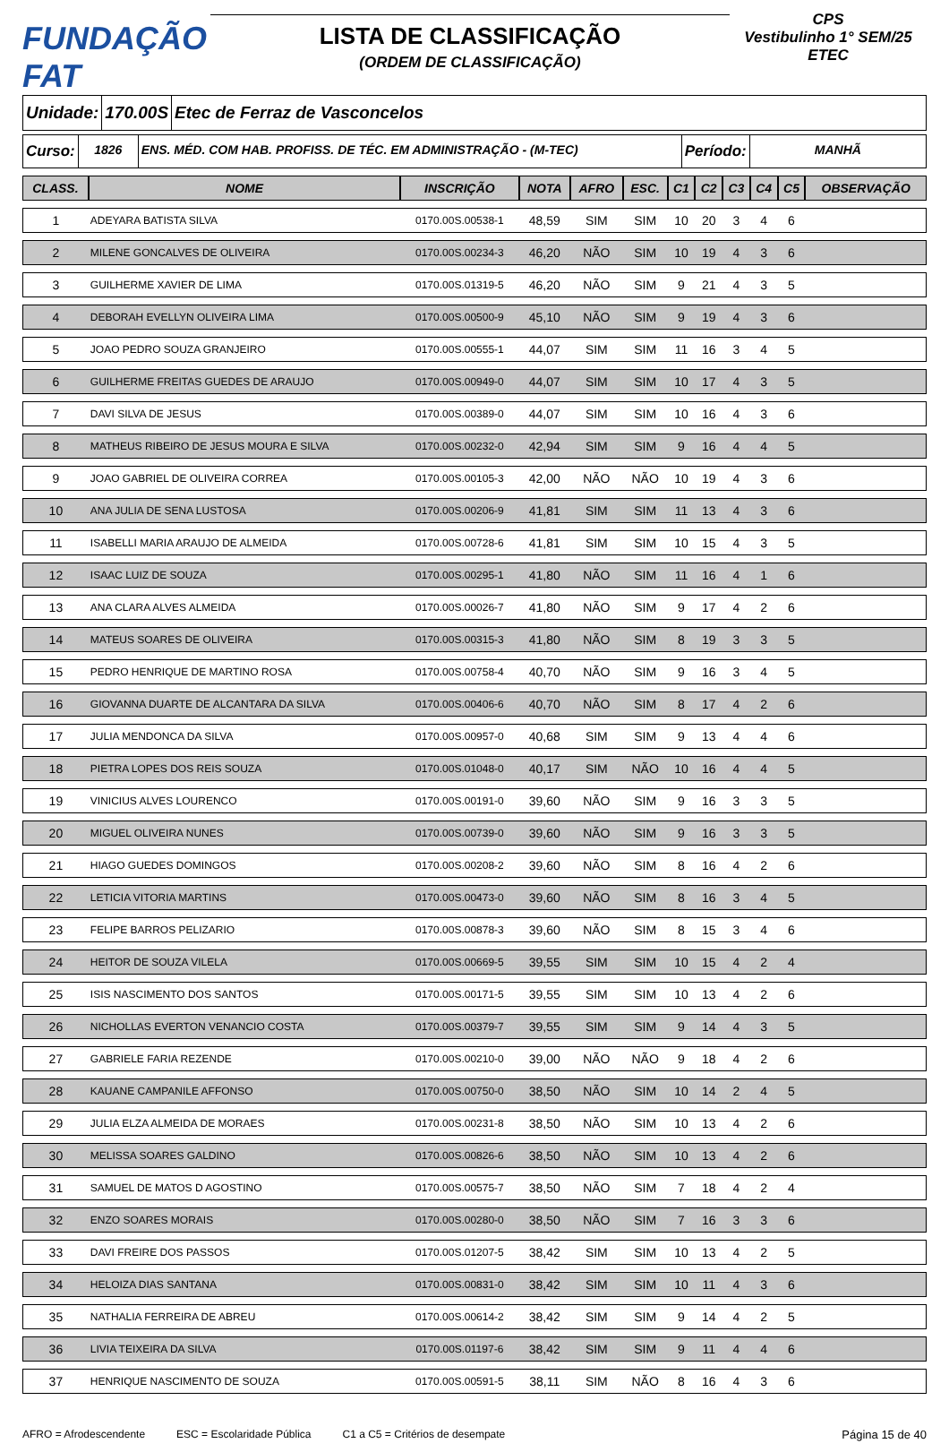FUNDAÇÃO FAT
LISTA DE CLASSIFICAÇÃO
(ORDEM DE CLASSIFICAÇÃO)
CPS
Vestibulinho 1° SEM/25
ETEC
Unidade: 170.00S Etec de Ferraz de Vasconcelos
Curso:
1826 ENS. MÉD. COM HAB. PROFISS. DE TÉC. EM ADMINISTRAÇÃO - (M-TEC)
Período:
MANHÃ
| CLASS. | NOME | INSCRIÇÃO | NOTA | AFRO | ESC. | C1 | C2 | C3 | C4 | C5 | OBSERVAÇÃO |
| --- | --- | --- | --- | --- | --- | --- | --- | --- | --- | --- | --- |
| 1 | ADEYARA BATISTA SILVA | 0170.00S.00538-1 | 48,59 | SIM | SIM | 10 | 20 | 3 | 4 | 6 | |
| 2 | MILENE GONCALVES DE OLIVEIRA | 0170.00S.00234-3 | 46,20 | NÃO | SIM | 10 | 19 | 4 | 3 | 6 | |
| 3 | GUILHERME XAVIER DE LIMA | 0170.00S.01319-5 | 46,20 | NÃO | SIM | 9 | 21 | 4 | 3 | 5 | |
| 4 | DEBORAH EVELLYN OLIVEIRA LIMA | 0170.00S.00500-9 | 45,10 | NÃO | SIM | 9 | 19 | 4 | 3 | 6 | |
| 5 | JOAO PEDRO SOUZA GRANJEIRO | 0170.00S.00555-1 | 44,07 | SIM | SIM | 11 | 16 | 3 | 4 | 5 | |
| 6 | GUILHERME FREITAS GUEDES DE ARAUJO | 0170.00S.00949-0 | 44,07 | SIM | SIM | 10 | 17 | 4 | 3 | 5 | |
| 7 | DAVI SILVA DE JESUS | 0170.00S.00389-0 | 44,07 | SIM | SIM | 10 | 16 | 4 | 3 | 6 | |
| 8 | MATHEUS RIBEIRO DE JESUS MOURA E SILVA | 0170.00S.00232-0 | 42,94 | SIM | SIM | 9 | 16 | 4 | 4 | 5 | |
| 9 | JOAO GABRIEL DE OLIVEIRA CORREA | 0170.00S.00105-3 | 42,00 | NÃO | NÃO | 10 | 19 | 4 | 3 | 6 | |
| 10 | ANA JULIA DE SENA LUSTOSA | 0170.00S.00206-9 | 41,81 | SIM | SIM | 11 | 13 | 4 | 3 | 6 | |
| 11 | ISABELLI MARIA ARAUJO DE ALMEIDA | 0170.00S.00728-6 | 41,81 | SIM | SIM | 10 | 15 | 4 | 3 | 5 | |
| 12 | ISAAC LUIZ DE SOUZA | 0170.00S.00295-1 | 41,80 | NÃO | SIM | 11 | 16 | 4 | 1 | 6 | |
| 13 | ANA CLARA ALVES ALMEIDA | 0170.00S.00026-7 | 41,80 | NÃO | SIM | 9 | 17 | 4 | 2 | 6 | |
| 14 | MATEUS SOARES DE OLIVEIRA | 0170.00S.00315-3 | 41,80 | NÃO | SIM | 8 | 19 | 3 | 3 | 5 | |
| 15 | PEDRO HENRIQUE DE MARTINO ROSA | 0170.00S.00758-4 | 40,70 | NÃO | SIM | 9 | 16 | 3 | 4 | 5 | |
| 16 | GIOVANNA DUARTE DE ALCANTARA DA SILVA | 0170.00S.00406-6 | 40,70 | NÃO | SIM | 8 | 17 | 4 | 2 | 6 | |
| 17 | JULIA MENDONCA DA SILVA | 0170.00S.00957-0 | 40,68 | SIM | SIM | 9 | 13 | 4 | 4 | 6 | |
| 18 | PIETRA LOPES DOS REIS SOUZA | 0170.00S.01048-0 | 40,17 | SIM | NÃO | 10 | 16 | 4 | 4 | 5 | |
| 19 | VINICIUS ALVES LOURENCO | 0170.00S.00191-0 | 39,60 | NÃO | SIM | 9 | 16 | 3 | 3 | 5 | |
| 20 | MIGUEL OLIVEIRA NUNES | 0170.00S.00739-0 | 39,60 | NÃO | SIM | 9 | 16 | 3 | 3 | 5 | |
| 21 | HIAGO GUEDES DOMINGOS | 0170.00S.00208-2 | 39,60 | NÃO | SIM | 8 | 16 | 4 | 2 | 6 | |
| 22 | LETICIA VITORIA MARTINS | 0170.00S.00473-0 | 39,60 | NÃO | SIM | 8 | 16 | 3 | 4 | 5 | |
| 23 | FELIPE BARROS PELIZARIO | 0170.00S.00878-3 | 39,60 | NÃO | SIM | 8 | 15 | 3 | 4 | 6 | |
| 24 | HEITOR DE SOUZA VILELA | 0170.00S.00669-5 | 39,55 | SIM | SIM | 10 | 15 | 4 | 2 | 4 | |
| 25 | ISIS NASCIMENTO DOS SANTOS | 0170.00S.00171-5 | 39,55 | SIM | SIM | 10 | 13 | 4 | 2 | 6 | |
| 26 | NICHOLLAS EVERTON VENANCIO COSTA | 0170.00S.00379-7 | 39,55 | SIM | SIM | 9 | 14 | 4 | 3 | 5 | |
| 27 | GABRIELE FARIA REZENDE | 0170.00S.00210-0 | 39,00 | NÃO | NÃO | 9 | 18 | 4 | 2 | 6 | |
| 28 | KAUANE CAMPANILE AFFONSO | 0170.00S.00750-0 | 38,50 | NÃO | SIM | 10 | 14 | 2 | 4 | 5 | |
| 29 | JULIA ELZA ALMEIDA DE MORAES | 0170.00S.00231-8 | 38,50 | NÃO | SIM | 10 | 13 | 4 | 2 | 6 | |
| 30 | MELISSA SOARES GALDINO | 0170.00S.00826-6 | 38,50 | NÃO | SIM | 10 | 13 | 4 | 2 | 6 | |
| 31 | SAMUEL DE MATOS D AGOSTINO | 0170.00S.00575-7 | 38,50 | NÃO | SIM | 7 | 18 | 4 | 2 | 4 | |
| 32 | ENZO SOARES MORAIS | 0170.00S.00280-0 | 38,50 | NÃO | SIM | 7 | 16 | 3 | 3 | 6 | |
| 33 | DAVI FREIRE DOS PASSOS | 0170.00S.01207-5 | 38,42 | SIM | SIM | 10 | 13 | 4 | 2 | 5 | |
| 34 | HELOIZA DIAS SANTANA | 0170.00S.00831-0 | 38,42 | SIM | SIM | 10 | 11 | 4 | 3 | 6 | |
| 35 | NATHALIA FERREIRA DE ABREU | 0170.00S.00614-2 | 38,42 | SIM | SIM | 9 | 14 | 4 | 2 | 5 | |
| 36 | LIVIA TEIXEIRA DA SILVA | 0170.00S.01197-6 | 38,42 | SIM | SIM | 9 | 11 | 4 | 4 | 6 | |
| 37 | HENRIQUE NASCIMENTO DE SOUZA | 0170.00S.00591-5 | 38,11 | SIM | NÃO | 8 | 16 | 4 | 3 | 6 | |
AFRO = Afrodescendente ESC = Escolaridade Pública C1 a C5 = Critérios de desempate Página 15 de 40